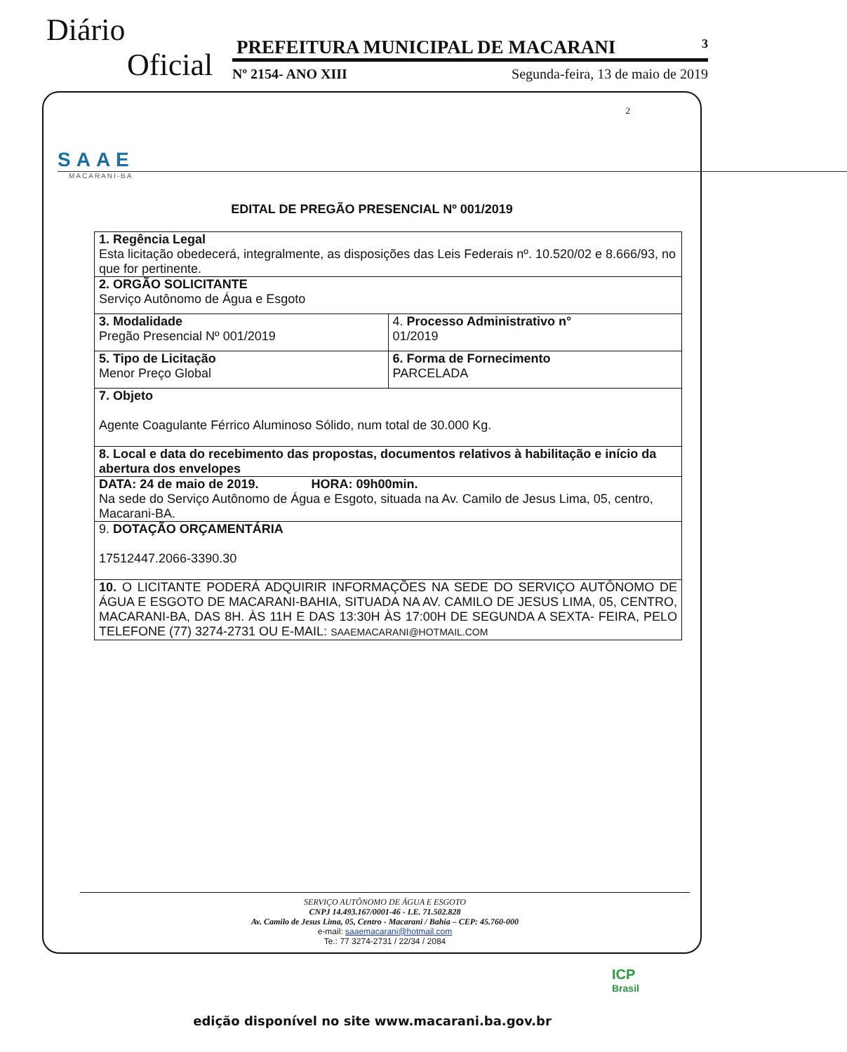Diário
Oficial
PREFEITURA MUNICIPAL DE MACARANI 3
Nº 2154- ANO XIII Segunda-feira, 13 de maio de 2019
SAAE
MACARANI-BA
2
EDITAL DE PREGÃO PRESENCIAL Nº 001/2019
| 1. Regência Legal Esta licitação obedecerá, integralmente, as disposições das Leis Federais nº. 10.520/02 e 8.666/93, no que for pertinente. | |
| 2. ORGÃO SOLICITANTE Serviço Autônomo de Água e Esgoto | |
| 3. Modalidade Pregão Presencial Nº 001/2019 | 4. Processo Administrativo n° 01/2019 |
| 5. Tipo de Licitação Menor Preço Global | 6. Forma de Fornecimento PARCELADA |
| 7. Objeto Agente Coagulante Férrico Aluminoso Sólido, num total de 30.000 Kg. | |
| 8. Local e data do recebimento das propostas, documentos relativos à habilitação e início da abertura dos envelopes | |
| DATA: 24 de maio de 2019. HORA: 09h00min. Na sede do Serviço Autônomo de Água e Esgoto, situada na Av. Camilo de Jesus Lima, 05, centro, Macarani-BA. | |
| 9. DOTAÇÃO ORÇAMENTÁRIA 17512447.2066-3390.30 | |
| 10. O LICITANTE PODERÁ ADQUIRIR INFORMAÇÕES NA SEDE DO SERVIÇO AUTÔNOMO DE ÁGUA E ESGOTO DE MACARANI-BAHIA, SITUADA NA AV. CAMILO DE JESUS LIMA, 05, CENTRO, MACARANI-BA, DAS 8H. ÀS 11H E DAS 13:30H ÀS 17:00H DE SEGUNDA A SEXTA- FEIRA, PELO TELEFONE (77) 3274-2731 OU E-MAIL: SAAEMACARANI@HOTMAIL.COM | |
SERVIÇO AUTÔNOMO DE ÁGUA E ESGOTO
CNPJ 14.493.167/0001-46 - I.E. 71.502.828
Av. Camilo de Jesus Lima, 05, Centro - Macarani / Bahia – CEP: 45.760-000
e-mail: saaemacarani@hotmail.com
Te.: 77 3274-2731 / 22/34 / 2084
ICP
Brasil
edição disponível no site www.macarani.ba.gov.br